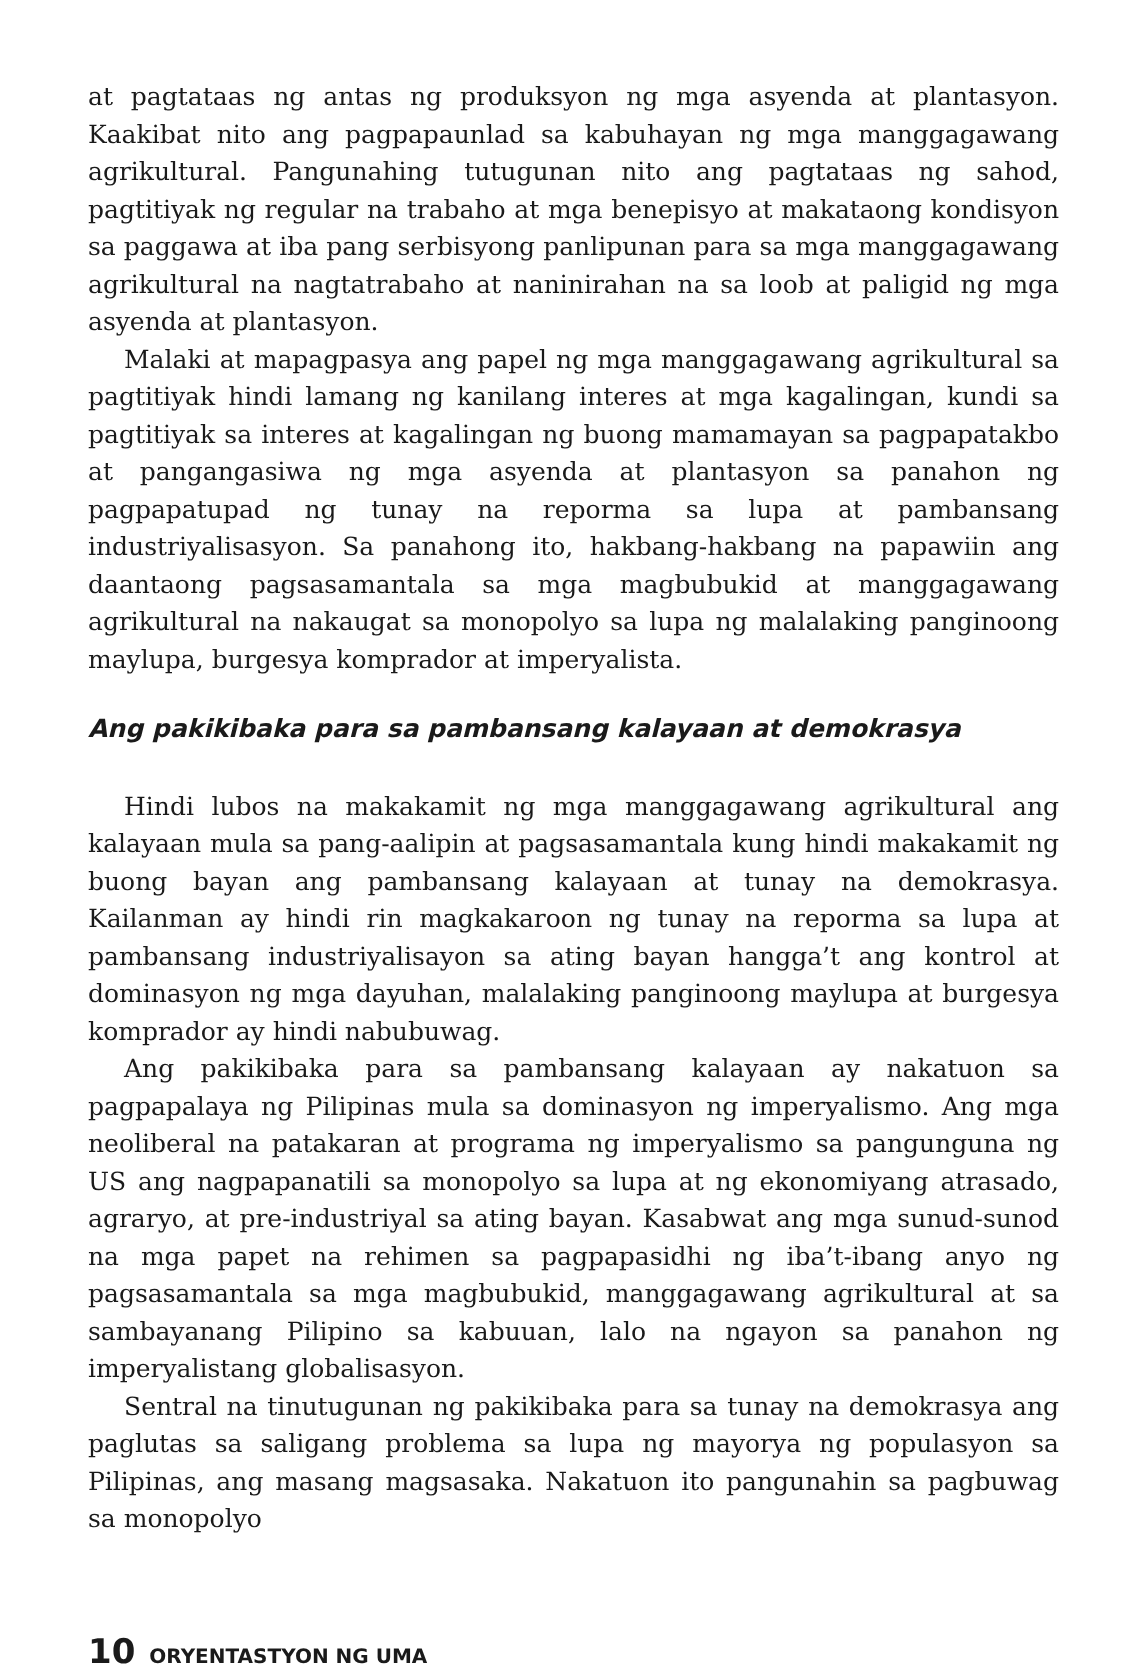at pagtataas ng antas ng produksyon ng mga asyenda at plantasyon. Kaakibat nito ang pagpapaunlad sa kabuhayan ng mga manggagawang agrikultural. Pangunahing tutugunan nito ang pagtataas ng sahod, pagtitiyak ng regular na trabaho at mga benepisyo at makataong kondisyon sa paggawa at iba pang serbisyong panlipunan para sa mga manggagawang agrikultural na nagtatrabaho at naninirahan na sa loob at paligid ng mga asyenda at plantasyon.
Malaki at mapagpasya ang papel ng mga manggagawang agrikultural sa pagtitiyak hindi lamang ng kanilang interes at mga kagalingan, kundi sa pagtitiyak sa interes at kagalingan ng buong mamamayan sa pagpapatakbo at pangangasiwa ng mga asyenda at plantasyon sa panahon ng pagpapatupad ng tunay na reporma sa lupa at pambansang industriyalisasyon. Sa panahong ito, hakbang-hakbang na papawiin ang daantaong pagsasamantala sa mga magbubukid at manggagawang agrikultural na nakaugat sa monopolyo sa lupa ng malalaking panginoong maylupa, burgesya komprador at imperyalista.
Ang pakikibaka para sa pambansang kalayaan at demokrasya
Hindi lubos na makakamit ng mga manggagawang agrikultural ang kalayaan mula sa pang-aalipin at pagsasamantala kung hindi makakamit ng buong bayan ang pambansang kalayaan at tunay na demokrasya. Kailanman ay hindi rin magkakaroon ng tunay na reporma sa lupa at pambansang industriyalisayon sa ating bayan hangga’t ang kontrol at dominasyon ng mga dayuhan, malalaking panginoong maylupa at burgesya komprador ay hindi nabubuwag.
Ang pakikibaka para sa pambansang kalayaan ay nakatuon sa pagpapalaya ng Pilipinas mula sa dominasyon ng imperyalismo. Ang mga neoliberal na patakaran at programa ng imperyalismo sa pangunguna ng US ang nagpapanatili sa monopolyo sa lupa at ng ekonomiyang atrasado, agraryo, at pre-industriyal sa ating bayan. Kasabwat ang mga sunud-sunod na mga papet na rehimen sa pagpapasidhi ng iba’t-ibang anyo ng pagsasamantala sa mga magbubukid, manggagawang agrikultural at sa sambayanang Pilipino sa kabuuan, lalo na ngayon sa panahon ng imperyalistang globalisasyon.
Sentral na tinutugunan ng pakikibaka para sa tunay na demokrasya ang paglutas sa saligang problema sa lupa ng mayorya ng populasyon sa Pilipinas, ang masang magsasaka. Nakatuon ito pangunahin sa pagbuwag sa monopolyo
10 ORYENTASTYON NG UMA